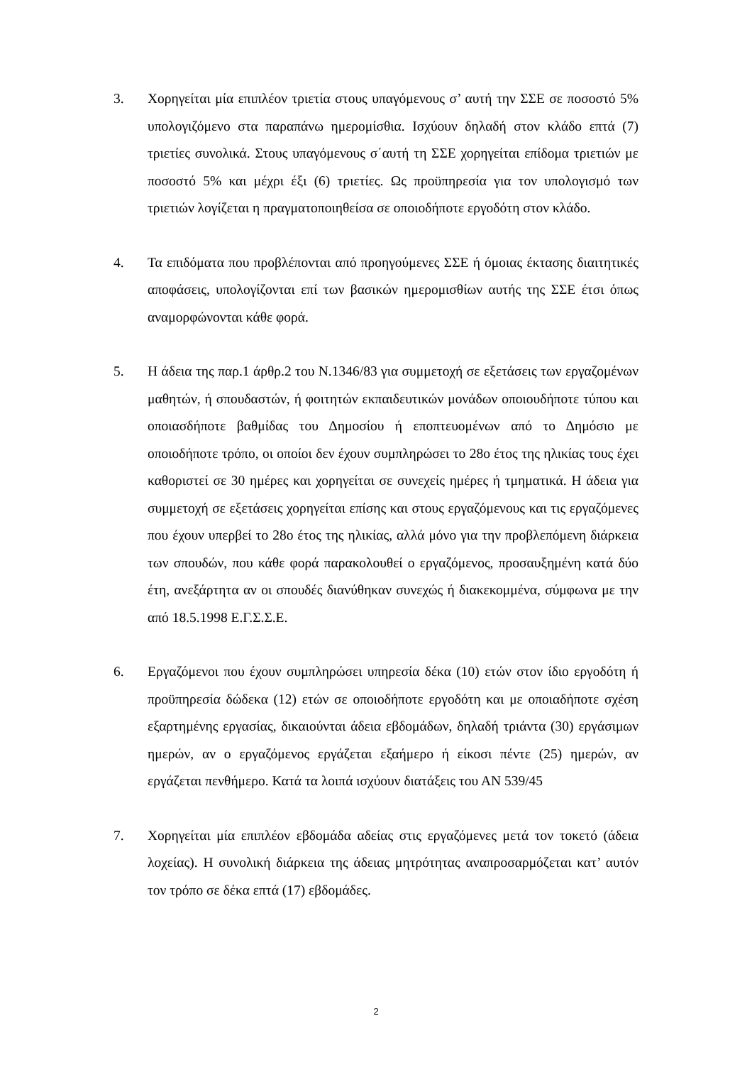3. Χορηγείται μία επιπλέον τριετία στους υπαγόμενους σ’ αυτή την ΣΣΕ σε ποσοστό 5% υπολογιζόμενο στα παραπάνω ημερομίσθια. Ισχύουν δηλαδή στον κλάδο επτά (7) τριετίες συνολικά. Στους υπαγόμενους σ΄αυτή τη ΣΣΕ χορηγείται επίδομα τριετιών με ποσοστό 5% και μέχρι έξι (6) τριετίες. Ως προϋπηρεσία για τον υπολογισμό των τριετιών λογίζεται η πραγματοποιηθείσα σε οποιοδήποτε εργοδότη στον κλάδο.
4. Τα επιδόματα που προβλέπονται από προηγούμενες ΣΣΕ ή όμοιας έκτασης διαιτητικές αποφάσεις, υπολογίζονται επί των βασικών ημερομισθίων αυτής της ΣΣΕ έτσι όπως αναμορφώνονται κάθε φορά.
5. Η άδεια της παρ.1 άρθρ.2 του Ν.1346/83 για συμμετοχή σε εξετάσεις των εργαζομένων μαθητών, ή σπουδαστών, ή φοιτητών εκπαιδευτικών μονάδων οποιουδήποτε τύπου και οποιασδήποτε βαθμίδας του Δημοσίου ή εποπτευομένων από το Δημόσιο με οποιοδήποτε τρόπο, οι οποίοι δεν έχουν συμπληρώσει το 28ο έτος της ηλικίας τους έχει καθοριστεί σε 30 ημέρες και χορηγείται σε συνεχείς ημέρες ή τμηματικά. Η άδεια για συμμετοχή σε εξετάσεις χορηγείται επίσης και στους εργαζόμενους και τις εργαζόμενες που έχουν υπερβεί το 28ο έτος της ηλικίας, αλλά μόνο για την προβλεπόμενη διάρκεια των σπουδών, που κάθε φορά παρακολουθεί ο εργαζόμενος, προσαυξημένη κατά δύο έτη, ανεξάρτητα αν οι σπουδές διανύθηκαν συνεχώς ή διακεκομμένα, σύμφωνα με την από 18.5.1998 Ε.Γ.Σ.Σ.Ε.
6. Εργαζόμενοι που έχουν συμπληρώσει υπηρεσία δέκα (10) ετών στον ίδιο εργοδότη ή προϋπηρεσία δώδεκα (12) ετών σε οποιοδήποτε εργοδότη και με οποιαδήποτε σχέση εξαρτημένης εργασίας, δικαιούνται άδεια εβδομάδων, δηλαδή τριάντα (30) εργάσιμων ημερών, αν ο εργαζόμενος εργάζεται εξαήμερο ή είκοσι πέντε (25) ημερών, αν εργάζεται πενθήμερο. Κατά τα λοιπά ισχύουν διατάξεις του ΑΝ 539/45
7. Χορηγείται μία επιπλέον εβδομάδα αδείας στις εργαζόμενες μετά τον τοκετό (άδεια λοχείας). Η συνολική διάρκεια της άδειας μητρότητας αναπροσαρμόζεται κατ’ αυτόν τον τρόπο σε δέκα επτά (17) εβδομάδες.
2